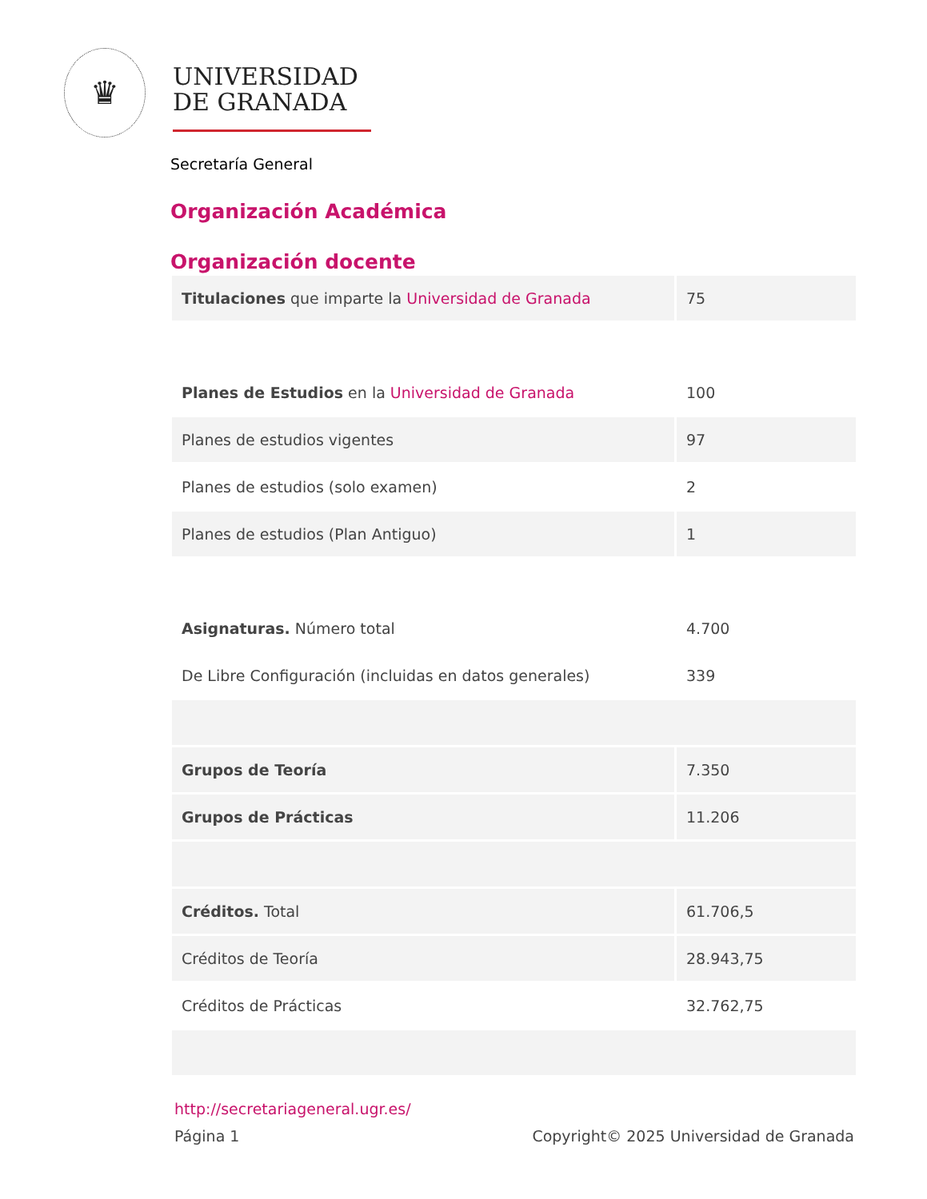♛
UNIVERSIDAD
DE GRANADA
Secretaría General
Organización Académica
Organización docente
| Titulaciones que imparte la Universidad de Granada | 75 |
| Planes de Estudios en la Universidad de Granada | 100 |
| Planes de estudios vigentes | 97 |
| Planes de estudios (solo examen) | 2 |
| Planes de estudios (Plan Antiguo) | 1 |
| Asignaturas. Número total | 4.700 |
| De Libre Configuración (incluidas en datos generales) | 339 |
| Grupos de Teoría | 7.350 |
| Grupos de Prácticas | 11.206 |
| Créditos. Total | 61.706,5 |
| Créditos de Teoría | 28.943,75 |
| Créditos de Prácticas | 32.762,75 |
http://secretariageneral.ugr.es/
Página 1 Copyright© 2025 Universidad de Granada